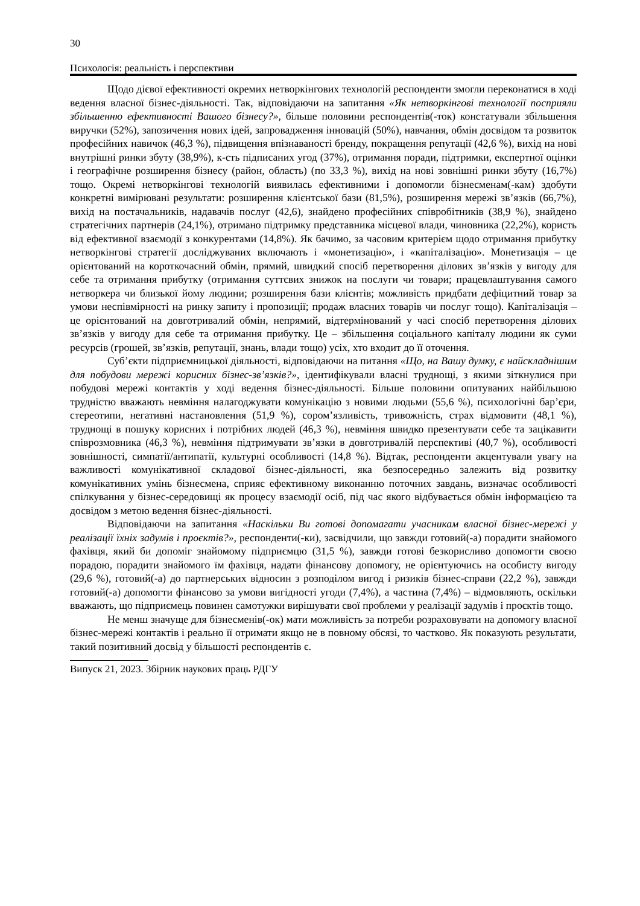30
Психологія: реальність і перспективи
Щодо дієвої ефективності окремих нетворкінгових технологій респонденти змогли переконатися в ході ведення власної бізнес-діяльності. Так, відповідаючи на запитання «Як нетворкінгові технології посприяли збільшенню ефективності Вашого бізнесу?», більше половини респондентів(-ток) констатували збільшення виручки (52%), запозичення нових ідей, запровадження інновацій (50%), навчання, обмін досвідом та розвиток професійних навичок (46,3 %), підвищення впізнаваності бренду, покращення репутації (42,6 %), вихід на нові внутрішні ринки збуту (38,9%), к-сть підписаних угод (37%), отримання поради, підтримки, експертної оцінки і географічне розширення бізнесу (район, область) (по 33,3 %), вихід на нові зовнішні ринки збуту (16,7%) тощо. Окремі нетворкінгові технологій виявилась ефективними і допомогли бізнесменам(-кам) здобути конкретні вимірювані результати: розширення клієнтської бази (81,5%), розширення мережі зв’язків (66,7%), вихід на постачальників, надавачів послуг (42,6), знайдено професійних співробітників (38,9 %), знайдено стратегічних партнерів (24,1%), отримано підтримку представника місцевої влади, чиновника (22,2%), користь від ефективної взаємодії з конкурентами (14,8%). Як бачимо, за часовим критерієм щодо отримання прибутку нетворкінгові стратегії досліджуваних включають і «монетизацію», і «капіталізацію». Монетизація – це орієнтований на короткочасний обмін, прямий, швидкий спосіб перетворення ділових зв’язків у вигоду для себе та отримання прибутку (отримання суттєвих знижок на послуги чи товари; працевлаштування самого нетворкера чи близької йому людини; розширення бази клієнтів; можливість придбати дефіцитний товар за умови неспівмірності на ринку запиту і пропозиції; продаж власних товарів чи послуг тощо). Капіталізація – це орієнтований на довготривалий обмін, непрямий, відтермінований у часі спосіб перетворення ділових зв’язків у вигоду для себе та отримання прибутку. Це – збільшення соціального капіталу людини як суми ресурсів (грошей, зв’язків, репутації, знань, влади тощо) усіх, хто входит до її оточення.
Суб’єкти підприємницької діяльності, відповідаючи на питання «Що, на Вашу думку, є найскладнішим для побудови мережі корисних бізнес-зв’язків?», ідентифікували власні труднощі, з якими зіткнулися при побудові мережі контактів у ході ведення бізнес-діяльності. Більше половини опитуваних найбільшою трудністю вважають невміння налагоджувати комунікацію з новими людьми (55,6 %), психологічні бар’єри, стереотипи, негативні настановлення (51,9 %), сором’язливість, тривожність, страх відмовити (48,1 %), труднощі в пошуку корисних і потрібних людей (46,3 %), невміння швидко презентувати себе та зацікавити співрозмовника (46,3 %), невміння підтримувати зв’язки в довготривалій перспективі (40,7 %), особливості зовнішності, симпатії/антипатії, культурні особливості (14,8 %). Відтак, респонденти акцентували увагу на важливості комунікативної складової бізнес-діяльності, яка безпосередньо залежить від розвитку комунікативних умінь бізнесмена, сприяє ефективному виконанню поточних завдань, визначає особливості спілкування у бізнес-середовищі як процесу взаємодії осіб, під час якого відбувається обмін інформацією та досвідом з метою ведення бізнес-діяльності.
Відповідаючи на запитання «Наскільки Ви готові допомагати учасникам власної бізнес-мережі у реалізації їхніх задумів і проєктів?», респонденти(-ки), засвідчили, що завжди готовий(-а) порадити знайомого фахівця, який би допоміг знайомому підприємцю (31,5 %), завжди готові безкорисливо допомогти своєю порадою, порадити знайомого їм фахівця, надати фінансову допомогу, не орієнтуючись на особисту вигоду (29,6 %), готовий(-а) до партнерських відносин з розподілом вигод і ризиків бізнес-справи (22,2 %), завжди готовий(-а) допомогти фінансово за умови вигідності угоди (7,4%), а частина (7,4%) – відмовляють, оскільки вважають, що підприємець повинен самотужки вирішувати свої проблеми у реалізації задумів і проєктів тощо.
Не менш значуще для бізнесменів(-ок) мати можливість за потреби розраховувати на допомогу власної бізнес-мережі контактів і реально її отримати якщо не в повному обсязі, то частково. Як показують результати, такий позитивний досвід у більшості респондентів є.
Випуск 21, 2023. Збірник наукових праць РДГУ